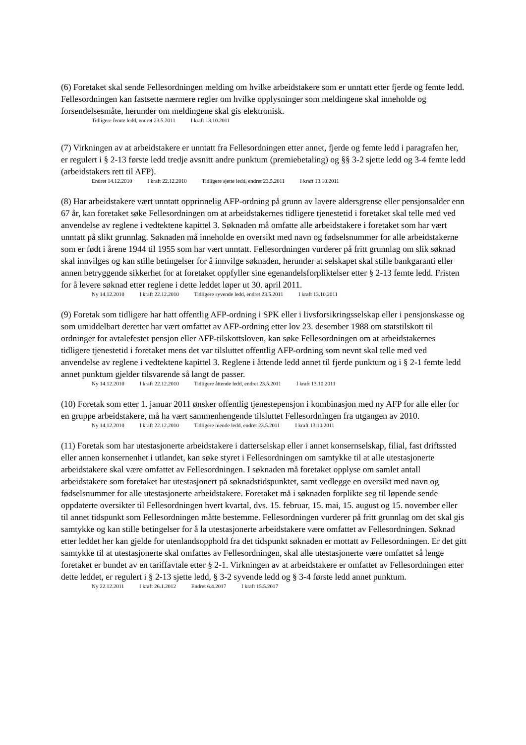(6) Foretaket skal sende Fellesordningen melding om hvilke arbeidstakere som er unntatt etter fjerde og femte ledd. Fellesordningen kan fastsette nærmere regler om hvilke opplysninger som meldingene skal inneholde og forsendelsesmåte, herunder om meldingene skal gis elektronisk.
Tidligere femte ledd, endret 23.5.2011 I kraft 13.10.2011
(7) Virkningen av at arbeidstakere er unntatt fra Fellesordningen etter annet, fjerde og femte ledd i paragrafen her, er regulert i § 2-13 første ledd tredje avsnitt andre punktum (premiebetaling) og §§ 3-2 sjette ledd og 3-4 femte ledd (arbeidstakers rett til AFP).
Endret 14.12.2010 I kraft 22.12.2010 Tidligere sjette ledd, endret 23.5.2011 I kraft 13.10.2011
(8) Har arbeidstakere vært unntatt opprinnelig AFP-ordning på grunn av lavere aldersgrense eller pensjonsalder enn 67 år, kan foretaket søke Fellesordningen om at arbeidstakernes tidligere tjenestetid i foretaket skal telle med ved anvendelse av reglene i vedtektene kapittel 3. Søknaden må omfatte alle arbeidstakere i foretaket som har vært unntatt på slikt grunnlag. Søknaden må inneholde en oversikt med navn og fødselsnummer for alle arbeidstakerne som er født i årene 1944 til 1955 som har vært unntatt. Fellesordningen vurderer på fritt grunnlag om slik søknad skal innvilges og kan stille betingelser for å innvilge søknaden, herunder at selskapet skal stille bankgaranti eller annen betryggende sikkerhet for at foretaket oppfyller sine egenandelsforpliktelser etter § 2-13 femte ledd. Fristen for å levere søknad etter reglene i dette leddet løper ut 30. april 2011.
Ny 14.12.2010 I kraft 22.12.2010 Tidligere syvende ledd, endret 23.5.2011 I kraft 13.10.2011
(9) Foretak som tidligere har hatt offentlig AFP-ordning i SPK eller i livsforsikringsselskap eller i pensjonskasse og som umiddelbart deretter har vært omfattet av AFP-ordning etter lov 23. desember 1988 om statstilskott til ordninger for avtalefestet pensjon eller AFP-tilskottsloven, kan søke Fellesordningen om at arbeidstakernes tidligere tjenestetid i foretaket mens det var tilsluttet offentlig AFP-ordning som nevnt skal telle med ved anvendelse av reglene i vedtektene kapittel 3. Reglene i åttende ledd annet til fjerde punktum og i § 2-1 femte ledd annet punktum gjelder tilsvarende så langt de passer.
Ny 14.12.2010 I kraft 22.12.2010 Tidligere åttende ledd, endret 23.5.2011 I kraft 13.10.2011
(10) Foretak som etter 1. januar 2011 ønsker offentlig tjenestepensjon i kombinasjon med ny AFP for alle eller for en gruppe arbeidstakere, må ha vært sammenhengende tilsluttet Fellesordningen fra utgangen av 2010.
Ny 14.12.2010 I kraft 22.12.2010 Tidligere niende ledd, endret 23.5.2011 I kraft 13.10.2011
(11) Foretak som har utestasjonerte arbeidstakere i datterselskap eller i annet konsernselskap, filial, fast driftssted eller annen konsernenhet i utlandet, kan søke styret i Fellesordningen om samtykke til at alle utestasjonerte arbeidstakere skal være omfattet av Fellesordningen. I søknaden må foretaket opplyse om samlet antall arbeidstakere som foretaket har utestasjonert på søknadstidspunktet, samt vedlegge en oversikt med navn og fødselsnummer for alle utestasjonerte arbeidstakere. Foretaket må i søknaden forplikte seg til løpende sende oppdaterte oversikter til Fellesordningen hvert kvartal, dvs. 15. februar, 15. mai, 15. august og 15. november eller til annet tidspunkt som Fellesordningen måtte bestemme. Fellesordningen vurderer på fritt grunnlag om det skal gis samtykke og kan stille betingelser for å la utestasjonerte arbeidstakere være omfattet av Fellesordningen. Søknad etter leddet her kan gjelde for utenlandsopphold fra det tidspunkt søknaden er mottatt av Fellesordningen. Er det gitt samtykke til at utestasjonerte skal omfattes av Fellesordningen, skal alle utestasjonerte være omfattet så lenge foretaket er bundet av en tariffavtale etter § 2-1. Virkningen av at arbeidstakere er omfattet av Fellesordningen etter dette leddet, er regulert i § 2-13 sjette ledd, § 3-2 syvende ledd og § 3-4 første ledd annet punktum.
Ny 22.12.2011 I kraft 26.1.2012 Endret 6.4.2017 I kraft 15.5.2017